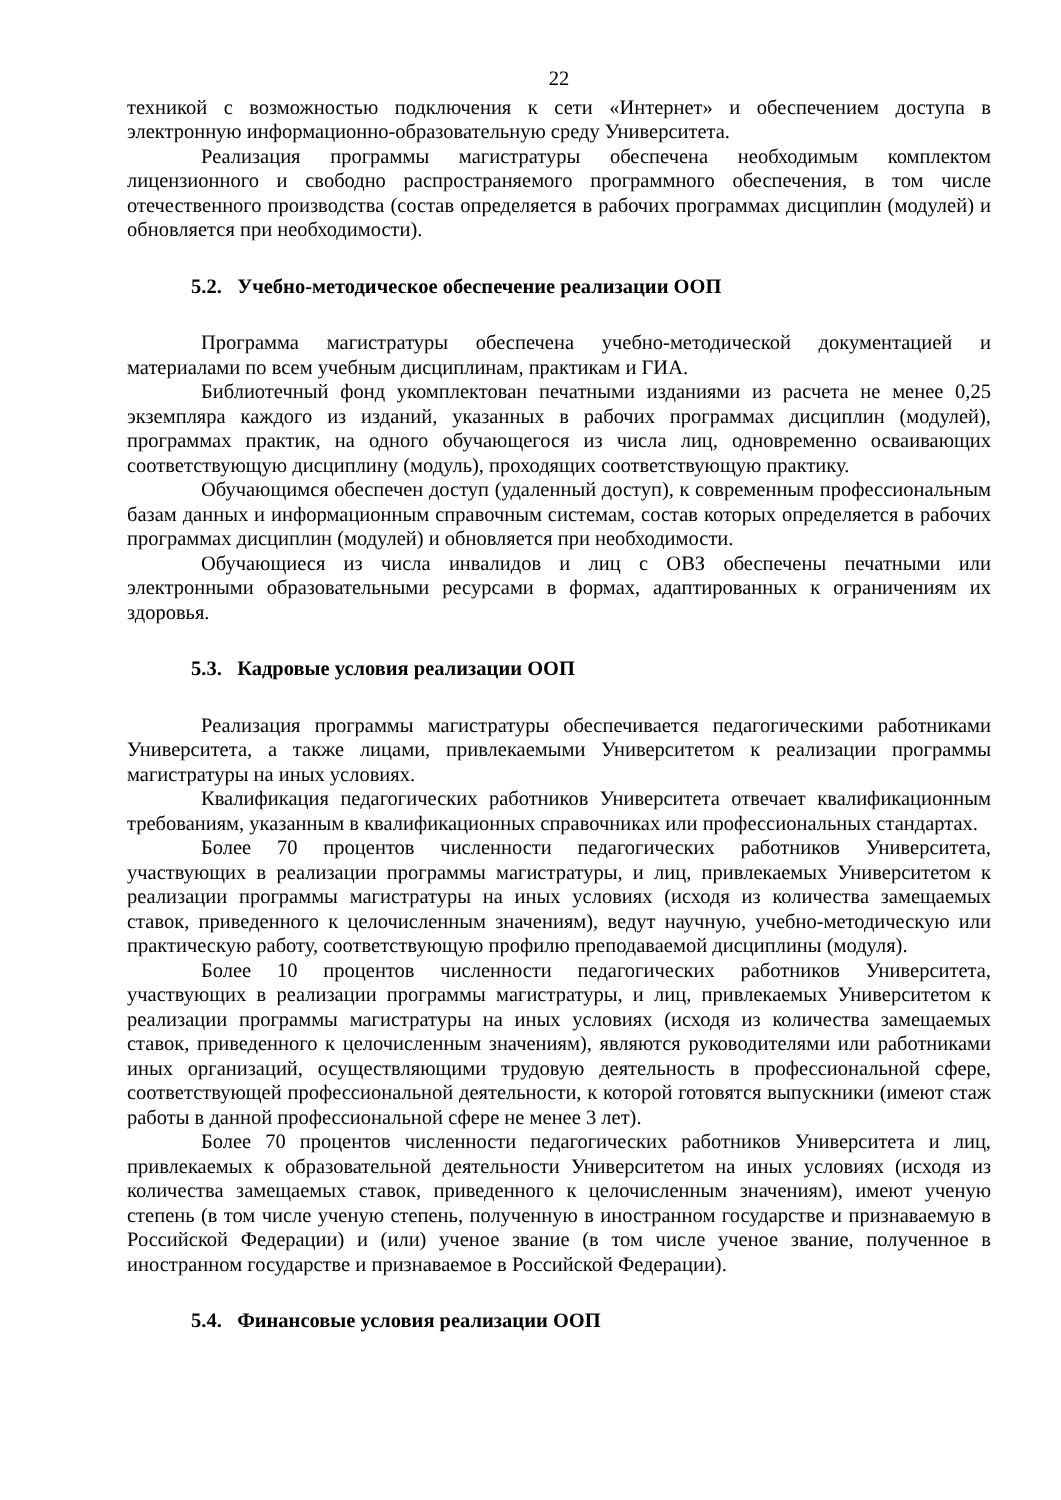22
техникой с возможностью подключения к сети «Интернет» и обеспечением доступа в электронную информационно-образовательную среду Университета.
Реализация программы магистратуры обеспечена необходимым комплектом лицензионного и свободно распространяемого программного обеспечения, в том числе отечественного производства (состав определяется в рабочих программах дисциплин (модулей) и обновляется при необходимости).
5.2. Учебно-методическое обеспечение реализации ООП
Программа магистратуры обеспечена учебно-методической документацией и материалами по всем учебным дисциплинам, практикам и ГИА.
Библиотечный фонд укомплектован печатными изданиями из расчета не менее 0,25 экземпляра каждого из изданий, указанных в рабочих программах дисциплин (модулей), программах практик, на одного обучающегося из числа лиц, одновременно осваивающих соответствующую дисциплину (модуль), проходящих соответствующую практику.
Обучающимся обеспечен доступ (удаленный доступ), к современным профессиональным базам данных и информационным справочным системам, состав которых определяется в рабочих программах дисциплин (модулей) и обновляется при необходимости.
Обучающиеся из числа инвалидов и лиц с ОВЗ обеспечены печатными или электронными образовательными ресурсами в формах, адаптированных к ограничениям их здоровья.
5.3. Кадровые условия реализации ООП
Реализация программы магистратуры обеспечивается педагогическими работниками Университета, а также лицами, привлекаемыми Университетом к реализации программы магистратуры на иных условиях.
Квалификация педагогических работников Университета отвечает квалификационным требованиям, указанным в квалификационных справочниках или профессиональных стандартах.
Более 70 процентов численности педагогических работников Университета, участвующих в реализации программы магистратуры, и лиц, привлекаемых Университетом к реализации программы магистратуры на иных условиях (исходя из количества замещаемых ставок, приведенного к целочисленным значениям), ведут научную, учебно-методическую или практическую работу, соответствующую профилю преподаваемой дисциплины (модуля).
Более 10 процентов численности педагогических работников Университета, участвующих в реализации программы магистратуры, и лиц, привлекаемых Университетом к реализации программы магистратуры на иных условиях (исходя из количества замещаемых ставок, приведенного к целочисленным значениям), являются руководителями или работниками иных организаций, осуществляющими трудовую деятельность в профессиональной сфере, соответствующей профессиональной деятельности, к которой готовятся выпускники (имеют стаж работы в данной профессиональной сфере не менее 3 лет).
Более 70 процентов численности педагогических работников Университета и лиц, привлекаемых к образовательной деятельности Университетом на иных условиях (исходя из количества замещаемых ставок, приведенного к целочисленным значениям), имеют ученую степень (в том числе ученую степень, полученную в иностранном государстве и признаваемую в Российской Федерации) и (или) ученое звание (в том числе ученое звание, полученное в иностранном государстве и признаваемое в Российской Федерации).
5.4. Финансовые условия реализации ООП